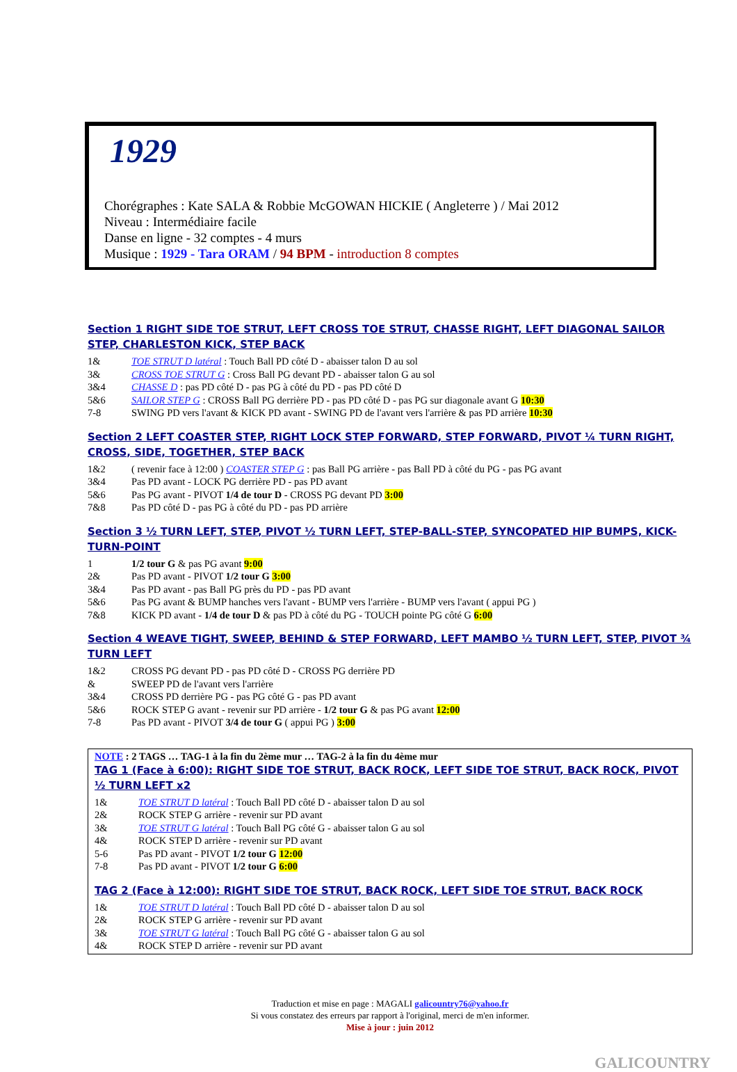1929
Chorégraphes : Kate SALA & Robbie McGOWAN HICKIE ( Angleterre ) / Mai 2012
Niveau : Intermédiaire facile
Danse en ligne - 32 comptes - 4 murs
Musique : 1929 - Tara ORAM / 94 BPM - introduction 8 comptes
Section 1 RIGHT SIDE TOE STRUT, LEFT CROSS TOE STRUT, CHASSE RIGHT, LEFT DIAGONAL SAILOR STEP, CHARLESTON KICK, STEP BACK
| 1& | TOE STRUT D latéral : Touch Ball PD côté D - abaisser talon D au sol |
| 3& | CROSS TOE STRUT G : Cross Ball PG devant PD - abaisser talon G au sol |
| 3&4 | CHASSE D : pas PD côté D - pas PG à côté du PD - pas PD côté D |
| 5&6 | SAILOR STEP G : CROSS Ball PG derrière PD - pas PD côté D - pas PG sur diagonale avant G 10:30 |
| 7-8 | SWING PD vers l'avant & KICK PD avant - SWING PD de l'avant vers l'arrière & pas PD arrière 10:30 |
Section 2 LEFT COASTER STEP, RIGHT LOCK STEP FORWARD, STEP FORWARD, PIVOT ¼ TURN RIGHT, CROSS, SIDE, TOGETHER, STEP BACK
| 1&2 | ( revenir face à 12:00 ) COASTER STEP G : pas Ball PG arrière - pas Ball PD à côté du PG - pas PG avant |
| 3&4 | Pas PD avant - LOCK PG derrière PD - pas PD avant |
| 5&6 | Pas PG avant - PIVOT 1/4 de tour D - CROSS PG devant PD 3:00 |
| 7&8 | Pas PD côté D - pas PG à côté du PD - pas PD arrière |
Section 3 ½ TURN LEFT, STEP, PIVOT ½ TURN LEFT, STEP-BALL-STEP, SYNCOPATED HIP BUMPS, KICK-TURN-POINT
| 1 | 1/2 tour G & pas PG avant 9:00 |
| 2& | Pas PD avant - PIVOT 1/2 tour G 3:00 |
| 3&4 | Pas PD avant - pas Ball PG près du PD - pas PD avant |
| 5&6 | Pas PG avant & BUMP hanches vers l'avant - BUMP vers l'arrière - BUMP vers l'avant ( appui PG ) |
| 7&8 | KICK PD avant - 1/4 de tour D & pas PD à côté du PG - TOUCH pointe PG côté G 6:00 |
Section 4 WEAVE TIGHT, SWEEP, BEHIND & STEP FORWARD, LEFT MAMBO ½ TURN LEFT, STEP, PIVOT ¾ TURN LEFT
| 1&2 | CROSS PG devant PD - pas PD côté D - CROSS PG derrière PD |
| & | SWEEP PD de l'avant vers l'arrière |
| 3&4 | CROSS PD derrière PG - pas PG côté G - pas PD avant |
| 5&6 | ROCK STEP G avant - revenir sur PD arrière - 1/2 tour G & pas PG avant 12:00 |
| 7-8 | Pas PD avant - PIVOT 3/4 de tour G ( appui PG ) 3:00 |
NOTE : 2 TAGS … TAG-1 à la fin du 2ème mur … TAG-2 à la fin du 4ème mur
TAG 1 (Face à 6:00): RIGHT SIDE TOE STRUT, BACK ROCK, LEFT SIDE TOE STRUT, BACK ROCK, PIVOT ½ TURN LEFT x2
| 1& | TOE STRUT D latéral : Touch Ball PD côté D - abaisser talon D au sol |
| 2& | ROCK STEP G arrière - revenir sur PD avant |
| 3& | TOE STRUT G latéral : Touch Ball PG côté G - abaisser talon G au sol |
| 4& | ROCK STEP D arrière - revenir sur PD avant |
| 5-6 | Pas PD avant - PIVOT 1/2 tour G 12:00 |
| 7-8 | Pas PD avant - PIVOT 1/2 tour G 6:00 |
TAG 2 (Face à 12:00): RIGHT SIDE TOE STRUT, BACK ROCK, LEFT SIDE TOE STRUT, BACK ROCK
| 1& | TOE STRUT D latéral : Touch Ball PD côté D - abaisser talon D au sol |
| 2& | ROCK STEP G arrière - revenir sur PD avant |
| 3& | TOE STRUT G latéral : Touch Ball PG côté G - abaisser talon G au sol |
| 4& | ROCK STEP D arrière - revenir sur PD avant |
Traduction et mise en page : MAGALI galicountry76@yahoo.fr
Si vous constatez des erreurs par rapport à l'original, merci de m'en informer.
Mise à jour : juin 2012
GALICOUNTRY